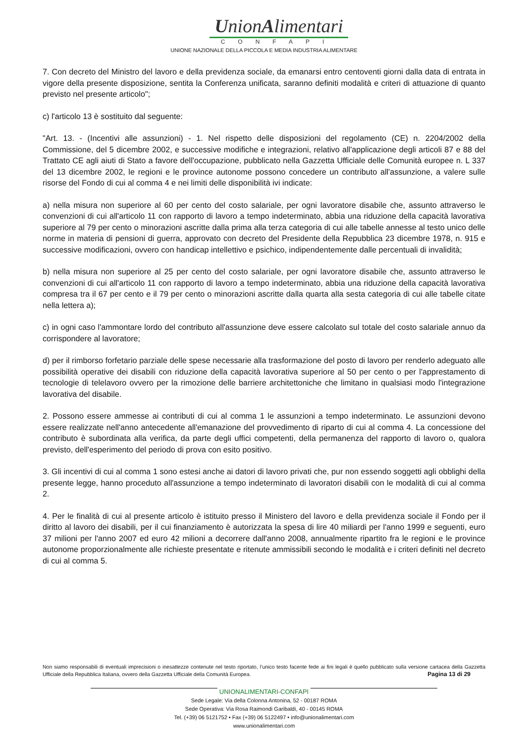UnionAlimentari
CONFAPI
UNIONE NAZIONALE DELLA PICCOLA E MEDIA INDUSTRIA ALIMENTARE
7. Con decreto del Ministro del lavoro e della previdenza sociale, da emanarsi entro centoventi giorni dalla data di entrata in vigore della presente disposizione, sentita la Conferenza unificata, saranno definiti modalità e criteri di attuazione di quanto previsto nel presente articolo";
c) l'articolo 13 è sostituito dal seguente:
"Art. 13. - (Incentivi alle assunzioni) - 1. Nel rispetto delle disposizioni del regolamento (CE) n. 2204/2002 della Commissione, del 5 dicembre 2002, e successive modifiche e integrazioni, relativo all'applicazione degli articoli 87 e 88 del Trattato CE agli aiuti di Stato a favore dell'occupazione, pubblicato nella Gazzetta Ufficiale delle Comunità europee n. L 337 del 13 dicembre 2002, le regioni e le province autonome possono concedere un contributo all'assunzione, a valere sulle risorse del Fondo di cui al comma 4 e nei limiti delle disponibilità ivi indicate:
a) nella misura non superiore al 60 per cento del costo salariale, per ogni lavoratore disabile che, assunto attraverso le convenzioni di cui all'articolo 11 con rapporto di lavoro a tempo indeterminato, abbia una riduzione della capacità lavorativa superiore al 79 per cento o minorazioni ascritte dalla prima alla terza categoria di cui alle tabelle annesse al testo unico delle norme in materia di pensioni di guerra, approvato con decreto del Presidente della Repubblica 23 dicembre 1978, n. 915 e successive modificazioni, ovvero con handicap intellettivo e psichico, indipendentemente dalle percentuali di invalidità;
b) nella misura non superiore al 25 per cento del costo salariale, per ogni lavoratore disabile che, assunto attraverso le convenzioni di cui all'articolo 11 con rapporto di lavoro a tempo indeterminato, abbia una riduzione della capacità lavorativa compresa tra il 67 per cento e il 79 per cento o minorazioni ascritte dalla quarta alla sesta categoria di cui alle tabelle citate nella lettera a);
c) in ogni caso l'ammontare lordo del contributo all'assunzione deve essere calcolato sul totale del costo salariale annuo da corrispondere al lavoratore;
d) per il rimborso forfetario parziale delle spese necessarie alla trasformazione del posto di lavoro per renderlo adeguato alle possibilità operative dei disabili con riduzione della capacità lavorativa superiore al 50 per cento o per l'apprestamento di tecnologie di telelavoro ovvero per la rimozione delle barriere architettoniche che limitano in qualsiasi modo l'integrazione lavorativa del disabile.
2. Possono essere ammesse ai contributi di cui al comma 1 le assunzioni a tempo indeterminato. Le assunzioni devono essere realizzate nell'anno antecedente all'emanazione del provvedimento di riparto di cui al comma 4. La concessione del contributo è subordinata alla verifica, da parte degli uffici competenti, della permanenza del rapporto di lavoro o, qualora previsto, dell'esperimento del periodo di prova con esito positivo.
3. Gli incentivi di cui al comma 1 sono estesi anche ai datori di lavoro privati che, pur non essendo soggetti agli obblighi della presente legge, hanno proceduto all'assunzione a tempo indeterminato di lavoratori disabili con le modalità di cui al comma 2.
4. Per le finalità di cui al presente articolo è istituito presso il Ministero del lavoro e della previdenza sociale il Fondo per il diritto al lavoro dei disabili, per il cui finanziamento è autorizzata la spesa di lire 40 miliardi per l'anno 1999 e seguenti, euro 37 milioni per l'anno 2007 ed euro 42 milioni a decorrere dall'anno 2008, annualmente ripartito fra le regioni e le province autonome proporzionalmente alle richieste presentate e ritenute ammissibili secondo le modalità e i criteri definiti nel decreto di cui al comma 5.
Non siamo responsabili di eventuali imprecisioni o inesattezze contenute nel testo riportato, l’unico testo facente fede ai fini legali è quello pubblicato sulla versione cartacea della Gazzetta Ufficiale della Repubblica Italiana, ovvero della Gazzetta Ufficiale della Comunità Europea. Pagina 13 di 29
UNIONALIMENTARI-CONFAPI
Sede Legale: Via della Colonna Antonina, 52 - 00187 ROMA
Sede Operativa: Via Rosa Raimondi Garibaldi, 40 - 00145 ROMA
Tel. (+39) 06 5121752 • Fax (+39) 06 5122497 • info@unionalimentari.com
www.unionalimentari.com